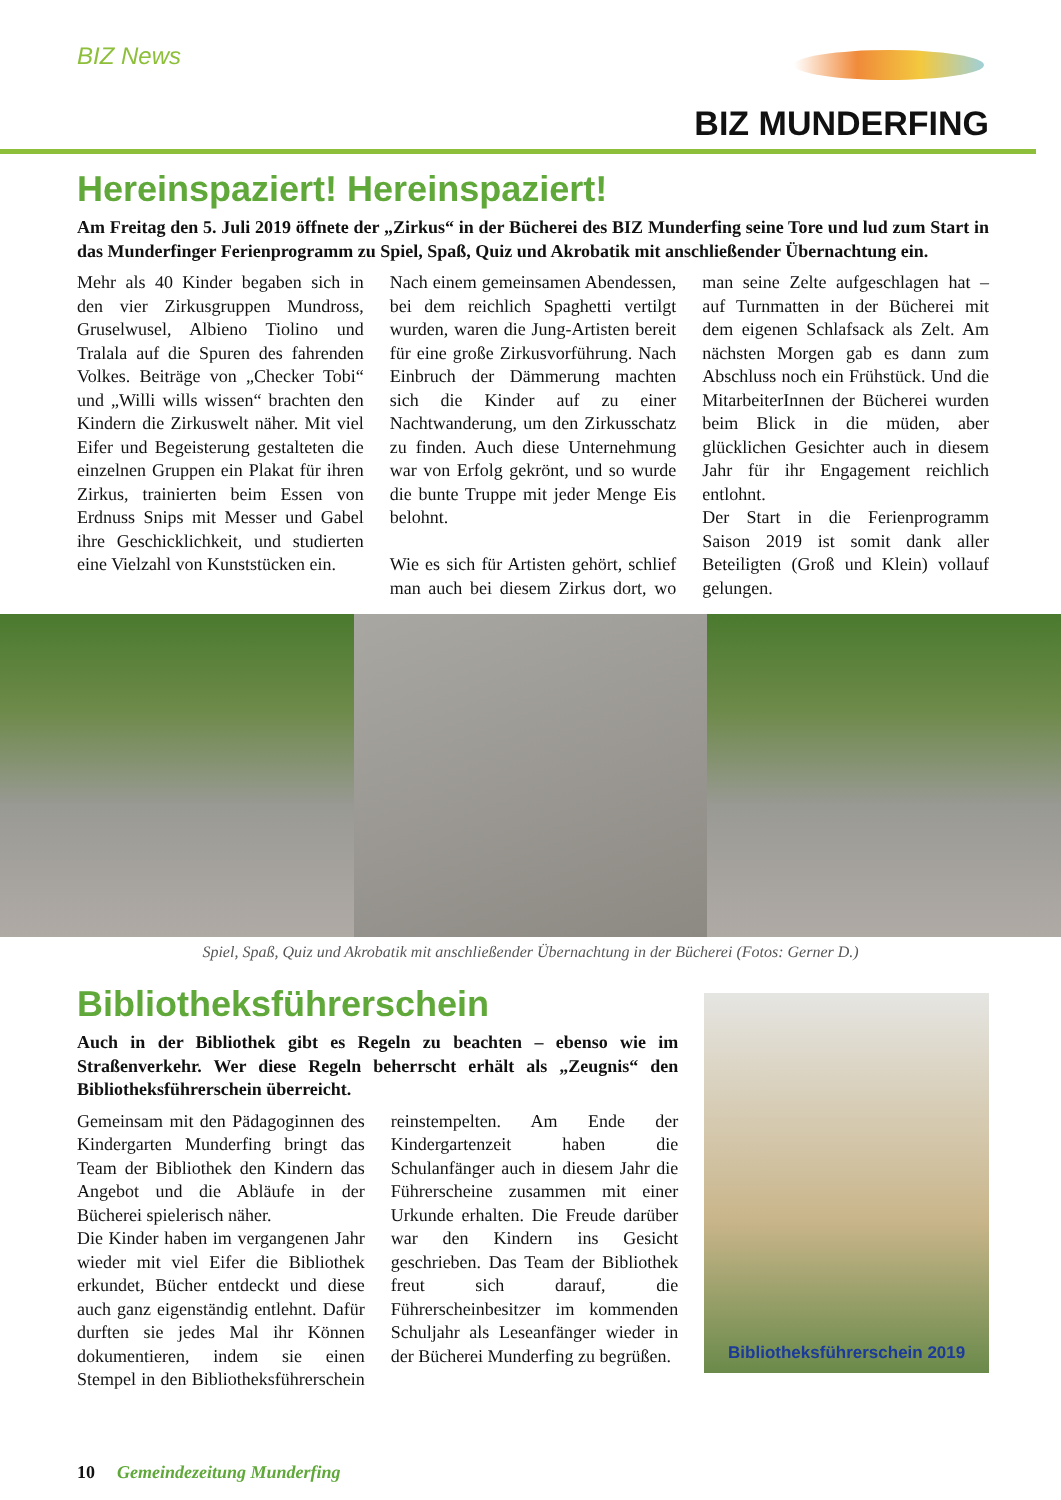BIZ News
BIZ MUNDERFING
Hereinspaziert! Hereinspaziert!
Am Freitag den 5. Juli 2019 öffnete der „Zirkus“ in der Bücherei des BIZ Munderfing seine Tore und lud zum Start in das Munderfinger Ferienprogramm zu Spiel, Spaß, Quiz und Akrobatik mit anschließender Übernachtung ein.
Mehr als 40 Kinder begaben sich in den vier Zirkusgruppen Mundross, Gruselwusel, Albieno Tiolino und Tralala auf die Spuren des fahrenden Volkes. Beiträge von „Checker Tobi“ und „Willi wills wissen“ brachten den Kindern die Zirkuswelt näher. Mit viel Eifer und Begeisterung gestalteten die einzelnen Gruppen ein Plakat für ihren Zirkus, trainierten beim Essen von Erdnuss Snips mit Messer und Gabel ihre Geschicklichkeit, und studierten eine Vielzahl von Kunststücken ein.
Nach einem gemeinsamen Abendessen, bei dem reichlich Spaghetti vertilgt wurden, waren die Jung-Artisten bereit für eine große Zirkusvorführung. Nach Einbruch der Dämmerung machten sich die Kinder auf zu einer Nachtwanderung, um den Zirkusschatz zu finden. Auch diese Unternehmung war von Erfolg gekrönt, und so wurde die bunte Truppe mit jeder Menge Eis belohnt.
Wie es sich für Artisten gehört, schlief man auch bei diesem Zirkus dort, wo man seine Zelte aufgeschlagen hat – auf Turnmatten in der Bücherei mit dem eigenen Schlafsack als Zelt. Am nächsten Morgen gab es dann zum Abschluss noch ein Frühstück. Und die MitarbeiterInnen der Bücherei wurden beim Blick in die müden, aber glücklichen Gesichter auch in diesem Jahr für ihr Engagement reichlich entlohnt.
Der Start in die Ferienprogramm Saison 2019 ist somit dank aller Beteiligten (Groß und Klein) vollauf gelungen.
Spiel, Spaß, Quiz und Akrobatik mit anschließender Übernachtung in der Bücherei (Fotos: Gerner D.)
Bibliotheksführerschein
Auch in der Bibliothek gibt es Regeln zu beachten – ebenso wie im Straßenverkehr. Wer diese Regeln beherrscht erhält als „Zeugnis“ den Bibliotheksführerschein überreicht.
Gemeinsam mit den Pädagoginnen des Kindergarten Munderfing bringt das Team der Bibliothek den Kindern das Angebot und die Abläufe in der Bücherei spielerisch näher.
Die Kinder haben im vergangenen Jahr wieder mit viel Eifer die Bibliothek erkundet, Bücher entdeckt und diese auch ganz eigenständig entlehnt. Dafür durften sie jedes Mal ihr Können dokumentieren, indem sie einen Stempel in den Bibliotheksführerschein reinstempelten. Am Ende der Kindergartenzeit haben die Schulanfänger auch in diesem Jahr die Führerscheine zusammen mit einer Urkunde erhalten. Die Freude darüber war den Kindern ins Gesicht geschrieben. Das Team der Bibliothek freut sich darauf, die Führerscheinbesitzer im kommenden Schuljahr als Leseanfänger wieder in der Bücherei Munderfing zu begrüßen.
Bibliotheksführerschein 2019
10 Gemeindezeitung Munderfing